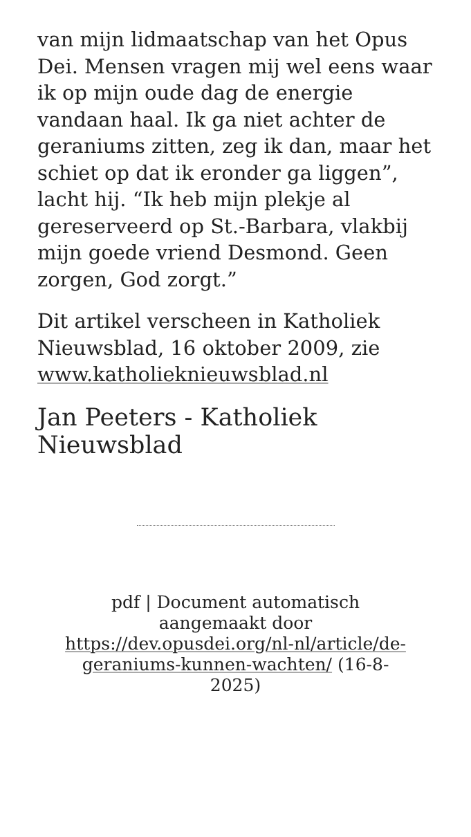van mijn lidmaatschap van het Opus Dei. Mensen vragen mij wel eens waar ik op mijn oude dag de energie vandaan haal. Ik ga niet achter de geraniums zitten, zeg ik dan, maar het schiet op dat ik eronder ga liggen”, lacht hij. “Ik heb mijn plekje al gereserveerd op St.-Barbara, vlakbij mijn goede vriend Desmond. Geen zorgen, God zorgt.”
Dit artikel verscheen in Katholiek Nieuwsblad, 16 oktober 2009, zie www.katholieknieuwsblad.nl
Jan Peeters - Katholiek Nieuwsblad
pdf | Document automatisch aangemaakt door https://dev.opusdei.org/nl-nl/article/de-geraniums-kunnen-wachten/ (16-8-2025)